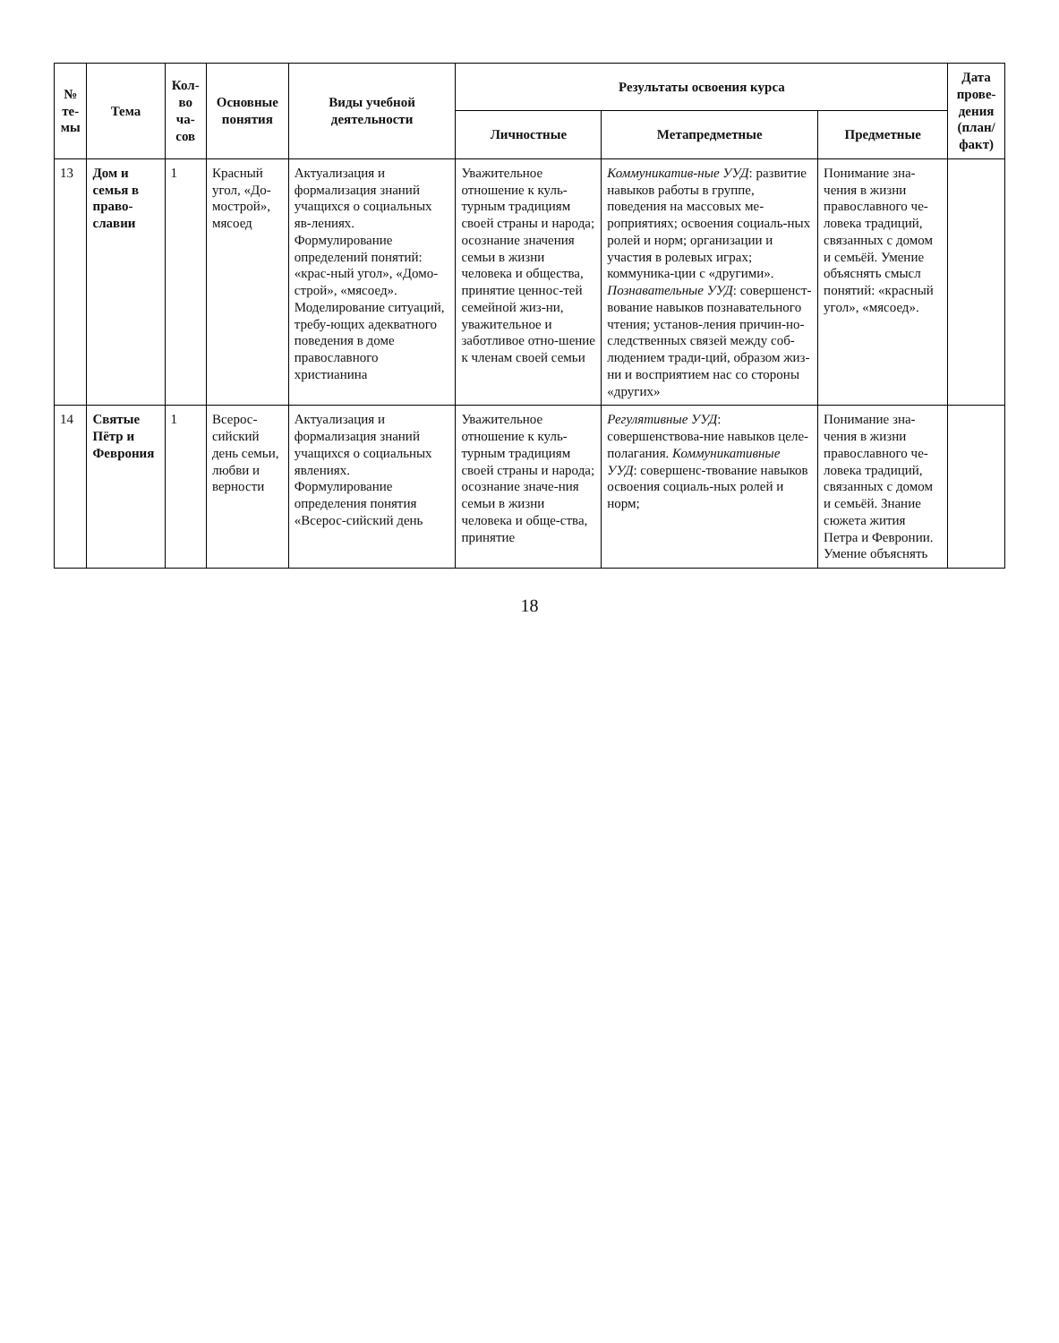| № те-мы | Тема | Кол-во ча-сов | Основные понятия | Виды учебной деятельности | Результаты освоения курса | | | Дата прове-дения (план/ факт) |
| --- | --- | --- | --- | --- | --- | --- | --- | --- |
| | | | | | Личностные | Метапредметные | Предметные | |
| 13 | Дом и семья в право-славии | 1 | Красный угол, «До-мострой», мясоед | Актуализация и формализация знаний учащихся о социальных яв-лениях. Формулирование определений понятий: «крас-ный угол», «Домо-строй», «мясоед». Моделирование ситуаций, требу-ющих адекватного поведения в доме православного христианина | Уважительное отношение к куль-турным традициям своей страны и народа; осознание значения семьи в жизни человека и общества, принятие ценнос-тей семейной жиз-ни, уважительное и заботливое отно-шение к членам своей семьи | Коммуникатив-ные УУД : развитие навыков работы в группе, поведения на массовых ме-роприятиях; освоения социаль-ных ролей и норм; организации и участия в ролевых играх; коммуника-ции с «другими». Познавательные УУД : совершенст-вование навыков познавательного чтения; установ-ления причин-но-следственных связей между соб-людением тради-ций, образом жиз-ни и восприятием нас со стороны «других» | Понимание зна-чения в жизни православного че-ловека традиций, связанных с домом и семьёй. Умение объяснять смысл понятий: «красный угол», «мясоед». | |
| 14 | Святые Пётр и Феврония | 1 | Всерос-сийский день семьи, любви и верности | Актуализация и формализация знаний учащихся о социальных явлениях. Формулирование определения понятия «Всерос-сийский день | Уважительное отношение к куль-турным традициям своей страны и народа; осознание значе-ния семьи в жизни человека и обще-ства, принятие | Регулятивные УУД : совершенствова-ние навыков целе-полагания. Коммуникативные УУД : совершенс-твование навыков освоения социаль-ных ролей и норм; | Понимание зна-чения в жизни православного че-ловека традиций, связанных с домом и семьёй. Знание сюжета жития Петра и Февронии. Умение объяснять | |
18